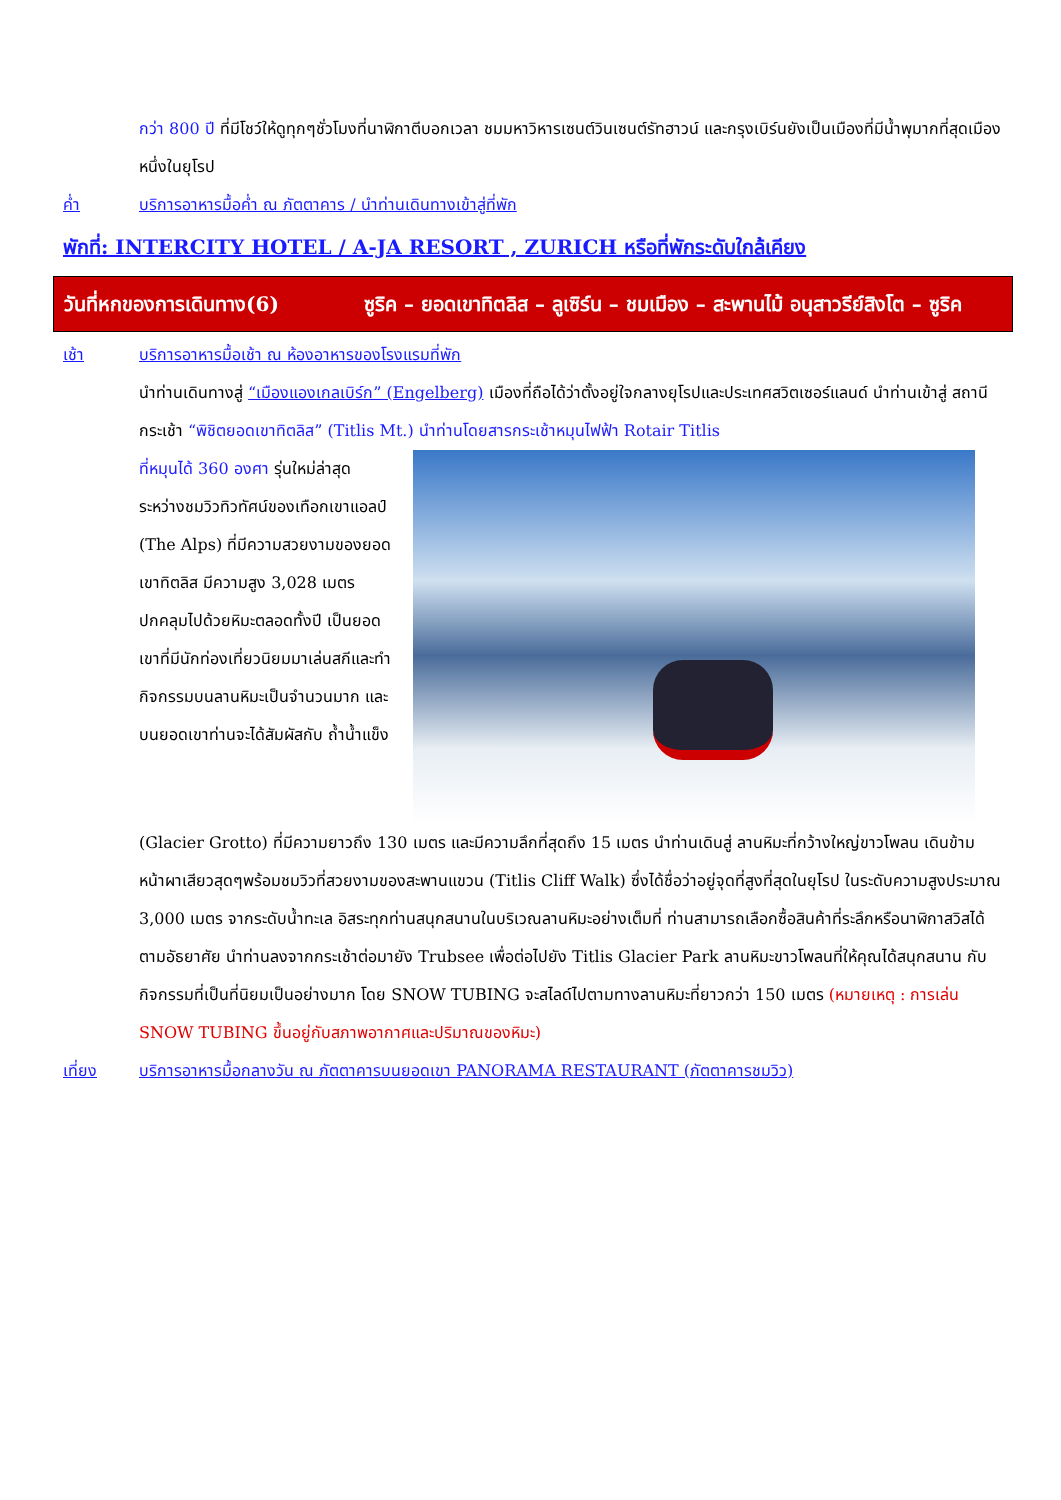กว่า 800 ปี ที่มีโชว์ให้ดูทุกๆชั่วโมงที่นาฬิกาตีบอกเวลา ชมมหาวิหารเซนต์วินเซนต์รัทฮาวน์ และกรุงเบิร์นยังเป็นเมืองที่มีน้ำพุมากที่สุดเมืองหนึ่งในยุโรป
ค่ำ บริการอาหารมื้อค่ำ ณ ภัตตาคาร / นำท่านเดินทางเข้าสู่ที่พัก
พักที่: INTERCITY HOTEL / A-JA RESORT , ZURICH หรือที่พักระดับใกล้เคียง
วันที่หกของการเดินทาง(6) ซูริค – ยอดเขาทิตลิส – ลูเซิร์น – ชมเมือง – สะพานไม้ อนุสาวรีย์สิงโต – ซูริค
เช้า บริการอาหารมื้อเช้า ณ ห้องอาหารของโรงแรมที่พัก
นำท่านเดินทางสู่ “เมืองแองเกลเบิร์ก” (Engelberg) เมืองที่ถือได้ว่าตั้งอยู่ใจกลางยุโรปและประเทศสวิตเซอร์แลนด์ นำท่านเข้าสู่ สถานีกระเช้า “พิชิตยอดเขาทิตลิส” (Titlis Mt.) นำท่านโดยสารกระเช้าหมุนไฟฟ้า Rotair Titlis
ที่หมุนได้ 360 องศา รุ่นใหม่ล่าสุด ระหว่างชมวิวทิวทัศน์ของเทือกเขาแอลป์ (The Alps) ที่มีความสวยงามของยอดเขาทิตลิส มีความสูง 3,028 เมตร ปกคลุมไปด้วยหิมะตลอดทั้งปี เป็นยอดเขาที่มีนักท่องเที่ยวนิยมมาเล่นสกีและทำกิจกรรมบนลานหิมะเป็นจำนวนมาก และบนยอดเขาท่านจะได้สัมผัสกับ ถ้ำน้ำแข็ง
(Glacier Grotto) ที่มีความยาวถึง 130 เมตร และมีความลึกที่สุดถึง 15 เมตร นำท่านเดินสู่ ลานหิมะที่กว้างใหญ่ขาวโพลน เดินข้ามหน้าผาเสียวสุดๆพร้อมชมวิวที่สวยงามของสะพานแขวน (Titlis Cliff Walk) ซึ่งได้ชื่อว่าอยู่จุดที่สูงที่สุดในยุโรป ในระดับความสูงประมาณ 3,000 เมตร จากระดับน้ำทะเล อิสระทุกท่านสนุกสนานในบริเวณลานหิมะอย่างเต็มที่ ท่านสามารถเลือกซื้อสินค้าที่ระลึกหรือนาฬิกาสวิสได้ตามอัธยาศัย นำท่านลงจากกระเช้าต่อมายัง Trubsee เพื่อต่อไปยัง Titlis Glacier Park ลานหิมะขาวโพลนที่ให้คุณได้สนุกสนาน กับกิจกรรมที่เป็นที่นิยมเป็นอย่างมาก โดย SNOW TUBING จะสไลด์ไปตามทางลานหิมะที่ยาวกว่า 150 เมตร (หมายเหตุ : การเล่น SNOW TUBING ขึ้นอยู่กับสภาพอากาศและปริมาณของหิมะ)
เที่ยง บริการอาหารมื้อกลางวัน ณ ภัตตาคารบนยอดเขา PANORAMA RESTAURANT (ภัตตาคารชมวิว)